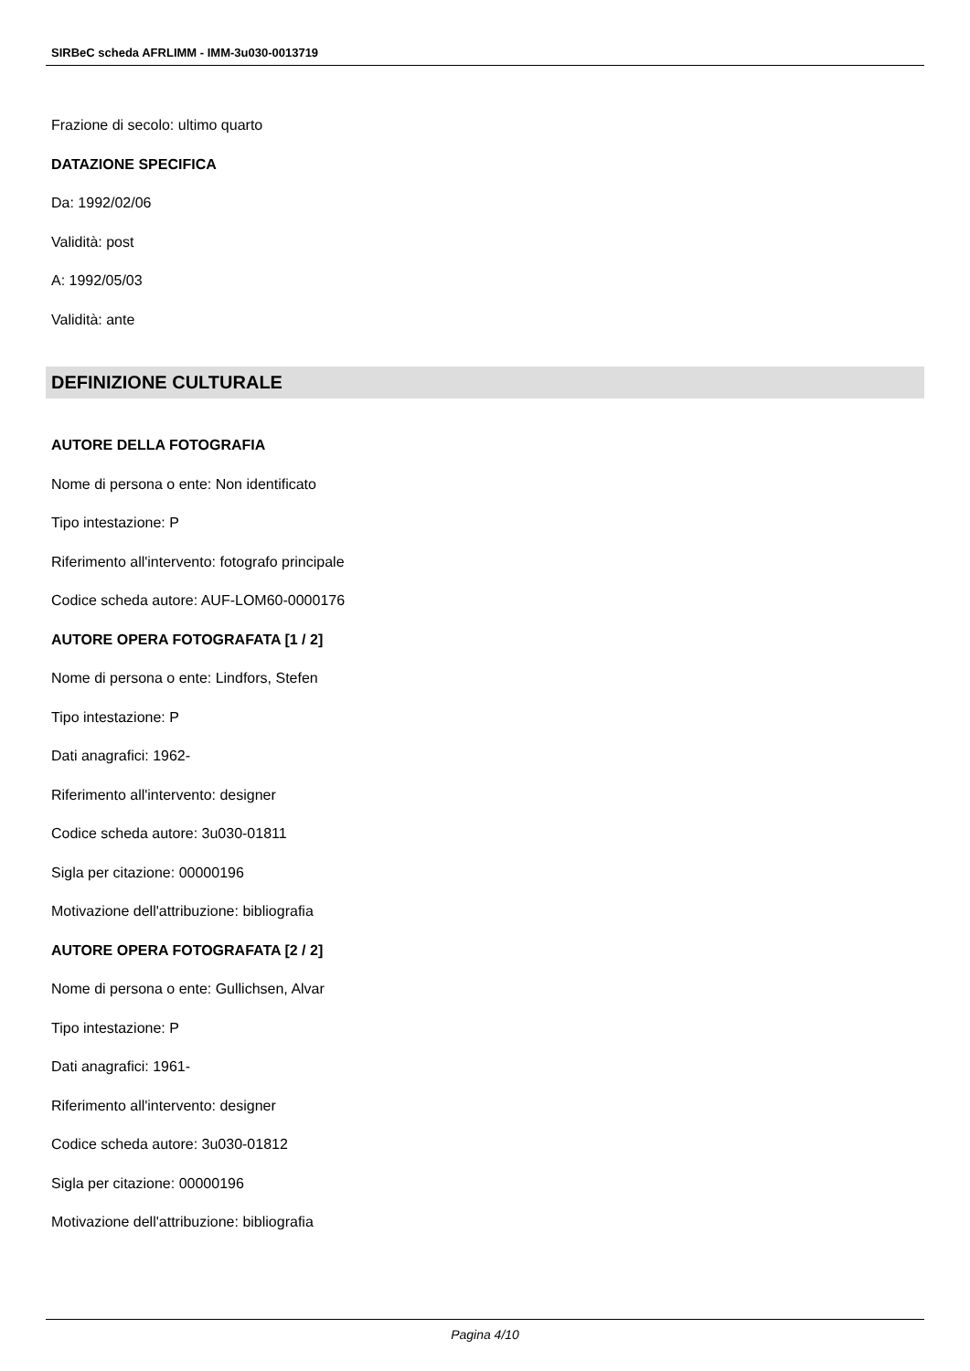SIRBeC scheda AFRLIMM - IMM-3u030-0013719
Frazione di secolo: ultimo quarto
DATAZIONE SPECIFICA
Da: 1992/02/06
Validità: post
A: 1992/05/03
Validità: ante
DEFINIZIONE CULTURALE
AUTORE DELLA FOTOGRAFIA
Nome di persona o ente: Non identificato
Tipo intestazione: P
Riferimento all'intervento: fotografo principale
Codice scheda autore: AUF-LOM60-0000176
AUTORE OPERA FOTOGRAFATA [1 / 2]
Nome di persona o ente: Lindfors, Stefen
Tipo intestazione: P
Dati anagrafici: 1962-
Riferimento all'intervento: designer
Codice scheda autore: 3u030-01811
Sigla per citazione: 00000196
Motivazione dell'attribuzione: bibliografia
AUTORE OPERA FOTOGRAFATA [2 / 2]
Nome di persona o ente: Gullichsen, Alvar
Tipo intestazione: P
Dati anagrafici: 1961-
Riferimento all'intervento: designer
Codice scheda autore: 3u030-01812
Sigla per citazione: 00000196
Motivazione dell'attribuzione: bibliografia
Pagina 4/10